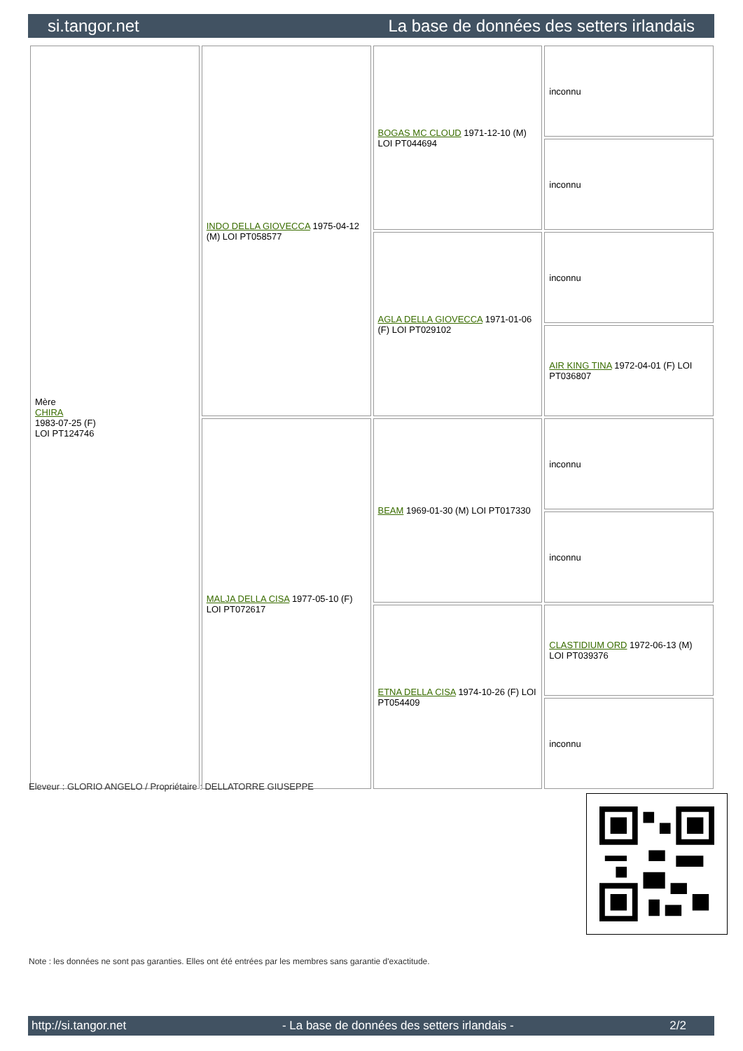si.tangor.net La base de données des setters irlandais
| Mère CHIRA 1983-07-25 (F) LOI PT124746 | INDO DELLA GIOVECCA 1975-04-12 (M) LOI PT058577 | BOGAS MC CLOUD 1971-12-10 (M) LOI PT044694 | inconnu |
| | | | inconnu |
| | | AGLA DELLA GIOVECCA 1971-01-06 (F) LOI PT029102 | inconnu |
| | | | AIR KING TINA 1972-04-01 (F) LOI PT036807 |
| | MALJA DELLA CISA 1977-05-10 (F) LOI PT072617 | BEAM 1969-01-30 (M) LOI PT017330 | inconnu |
| | | | inconnu |
| | | ETNA DELLA CISA 1974-10-26 (F) LOI PT054409 | CLASTIDIUM ORD 1972-06-13 (M) LOI PT039376 |
| | | | inconnu |
Eleveur : GLORIO ANGELO / Propriétaire : DELLATORRE GIUSEPPE
Note : les données ne sont pas garanties. Elles ont été entrées par les membres sans garantie d'exactitude.
http://si.tangor.net - La base de données des setters irlandais - 2/2